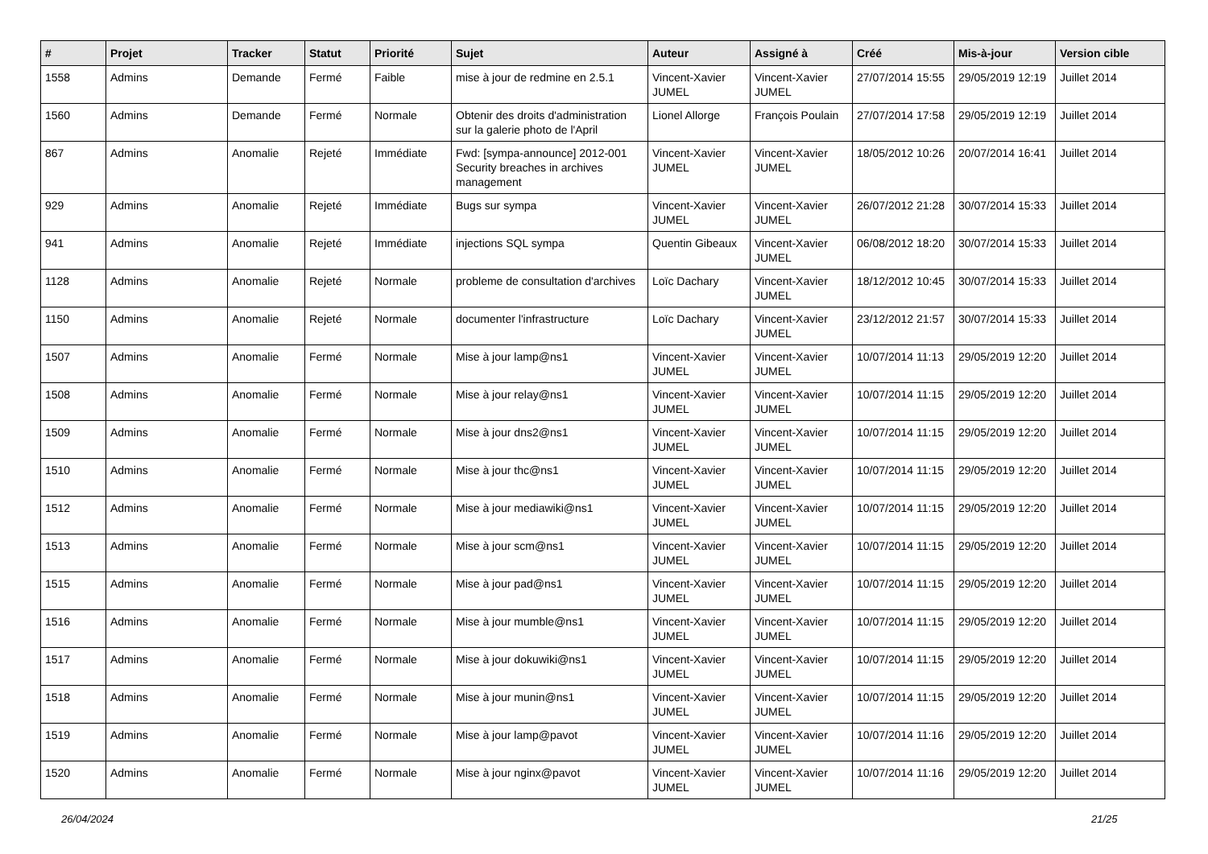| # | Projet | Tracker | Statut | Priorité | Sujet | Auteur | Assigné à | Créé | Mis-à-jour | Version cible |
| --- | --- | --- | --- | --- | --- | --- | --- | --- | --- | --- |
| 1558 | Admins | Demande | Fermé | Faible | mise à jour de redmine en 2.5.1 | Vincent-Xavier JUMEL | Vincent-Xavier JUMEL | 27/07/2014 15:55 | 29/05/2019 12:19 | Juillet 2014 |
| 1560 | Admins | Demande | Fermé | Normale | Obtenir des droits d'administration sur la galerie photo de l'April | Lionel Allorge | François Poulain | 27/07/2014 17:58 | 29/05/2019 12:19 | Juillet 2014 |
| 867 | Admins | Anomalie | Rejeté | Immédiate | Fwd: [sympa-announce] 2012-001 Security breaches in archives management | Vincent-Xavier JUMEL | Vincent-Xavier JUMEL | 18/05/2012 10:26 | 20/07/2014 16:41 | Juillet 2014 |
| 929 | Admins | Anomalie | Rejeté | Immédiate | Bugs sur sympa | Vincent-Xavier JUMEL | Vincent-Xavier JUMEL | 26/07/2012 21:28 | 30/07/2014 15:33 | Juillet 2014 |
| 941 | Admins | Anomalie | Rejeté | Immédiate | injections SQL sympa | Quentin Gibeaux | Vincent-Xavier JUMEL | 06/08/2012 18:20 | 30/07/2014 15:33 | Juillet 2014 |
| 1128 | Admins | Anomalie | Rejeté | Normale | probleme de consultation d'archives | Loïc Dachary | Vincent-Xavier JUMEL | 18/12/2012 10:45 | 30/07/2014 15:33 | Juillet 2014 |
| 1150 | Admins | Anomalie | Rejeté | Normale | documenter l'infrastructure | Loïc Dachary | Vincent-Xavier JUMEL | 23/12/2012 21:57 | 30/07/2014 15:33 | Juillet 2014 |
| 1507 | Admins | Anomalie | Fermé | Normale | Mise à jour lamp@ns1 | Vincent-Xavier JUMEL | Vincent-Xavier JUMEL | 10/07/2014 11:13 | 29/05/2019 12:20 | Juillet 2014 |
| 1508 | Admins | Anomalie | Fermé | Normale | Mise à jour relay@ns1 | Vincent-Xavier JUMEL | Vincent-Xavier JUMEL | 10/07/2014 11:15 | 29/05/2019 12:20 | Juillet 2014 |
| 1509 | Admins | Anomalie | Fermé | Normale | Mise à jour dns2@ns1 | Vincent-Xavier JUMEL | Vincent-Xavier JUMEL | 10/07/2014 11:15 | 29/05/2019 12:20 | Juillet 2014 |
| 1510 | Admins | Anomalie | Fermé | Normale | Mise à jour thc@ns1 | Vincent-Xavier JUMEL | Vincent-Xavier JUMEL | 10/07/2014 11:15 | 29/05/2019 12:20 | Juillet 2014 |
| 1512 | Admins | Anomalie | Fermé | Normale | Mise à jour mediawiki@ns1 | Vincent-Xavier JUMEL | Vincent-Xavier JUMEL | 10/07/2014 11:15 | 29/05/2019 12:20 | Juillet 2014 |
| 1513 | Admins | Anomalie | Fermé | Normale | Mise à jour scm@ns1 | Vincent-Xavier JUMEL | Vincent-Xavier JUMEL | 10/07/2014 11:15 | 29/05/2019 12:20 | Juillet 2014 |
| 1515 | Admins | Anomalie | Fermé | Normale | Mise à jour pad@ns1 | Vincent-Xavier JUMEL | Vincent-Xavier JUMEL | 10/07/2014 11:15 | 29/05/2019 12:20 | Juillet 2014 |
| 1516 | Admins | Anomalie | Fermé | Normale | Mise à jour mumble@ns1 | Vincent-Xavier JUMEL | Vincent-Xavier JUMEL | 10/07/2014 11:15 | 29/05/2019 12:20 | Juillet 2014 |
| 1517 | Admins | Anomalie | Fermé | Normale | Mise à jour dokuwiki@ns1 | Vincent-Xavier JUMEL | Vincent-Xavier JUMEL | 10/07/2014 11:15 | 29/05/2019 12:20 | Juillet 2014 |
| 1518 | Admins | Anomalie | Fermé | Normale | Mise à jour munin@ns1 | Vincent-Xavier JUMEL | Vincent-Xavier JUMEL | 10/07/2014 11:15 | 29/05/2019 12:20 | Juillet 2014 |
| 1519 | Admins | Anomalie | Fermé | Normale | Mise à jour lamp@pavot | Vincent-Xavier JUMEL | Vincent-Xavier JUMEL | 10/07/2014 11:16 | 29/05/2019 12:20 | Juillet 2014 |
| 1520 | Admins | Anomalie | Fermé | Normale | Mise à jour nginx@pavot | Vincent-Xavier JUMEL | Vincent-Xavier JUMEL | 10/07/2014 11:16 | 29/05/2019 12:20 | Juillet 2014 |
26/04/2024 21/25